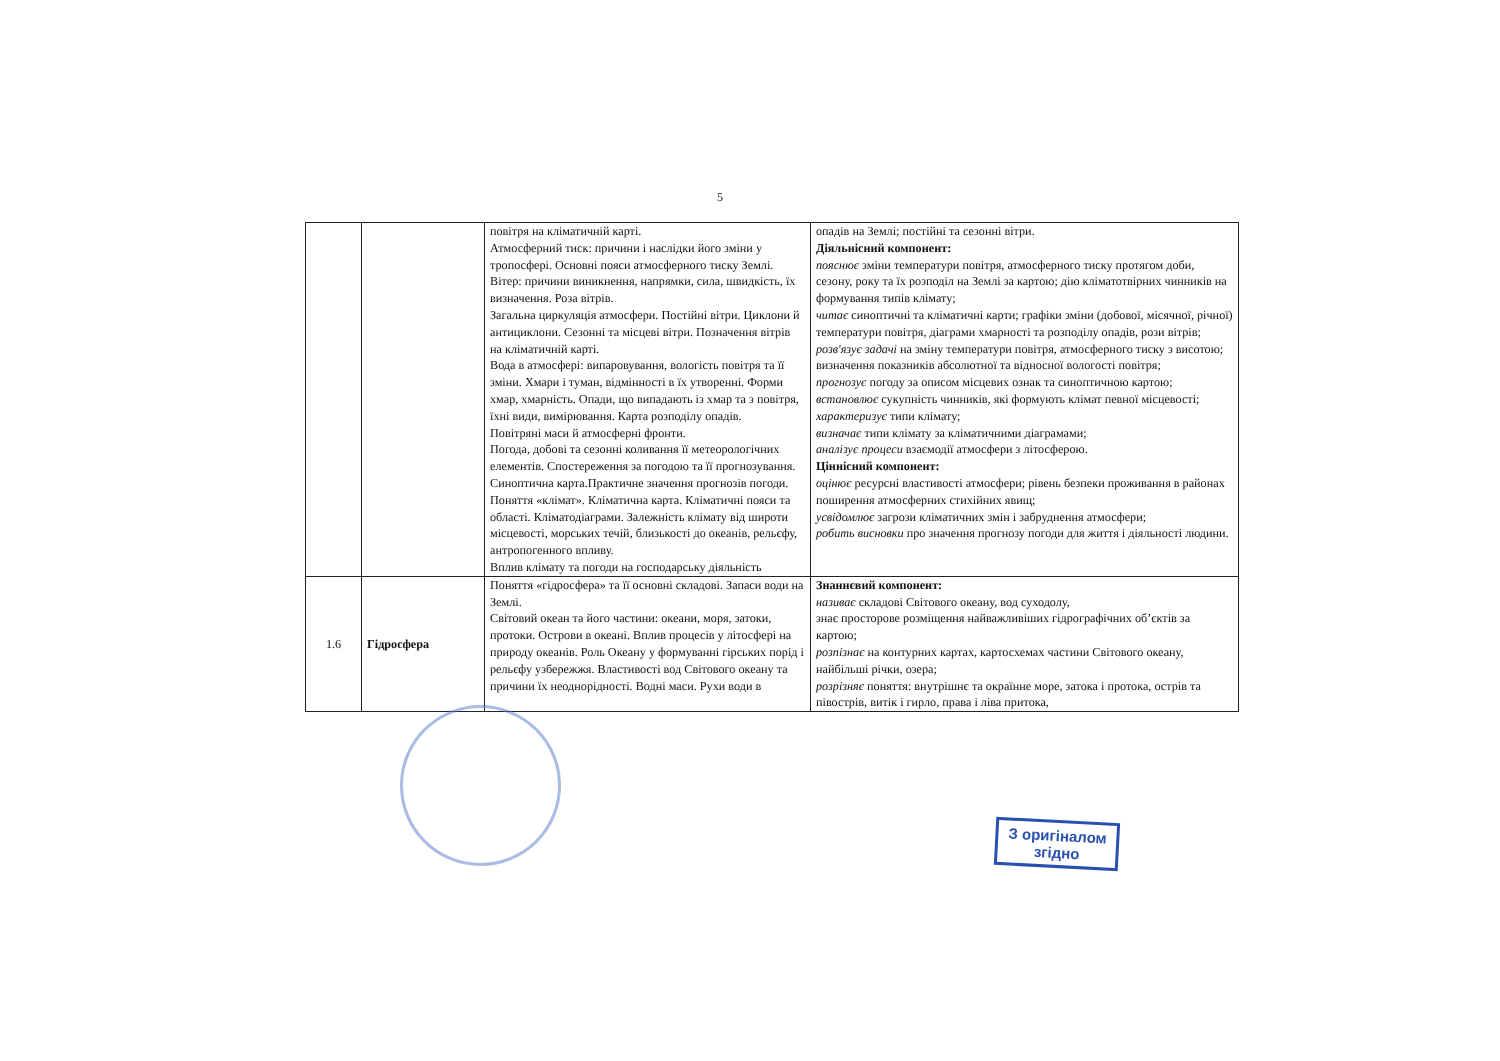5
| | | повітря на кліматичній карті. Атмосферний тиск: причини і наслідки його зміни у тропосфері. Основні пояси атмосферного тиску Землі. Вітер: причини виникнення, напрямки, сила, швидкість, їх визначення. Роза вітрів. Загальна циркуляція атмосфери. Постійні вітри. Циклони й антициклони. Сезонні та місцеві вітри. Позначення вітрів на кліматичній карті. Вода в атмосфері: випаровування, вологість повітря та її зміни. Хмари і туман, відмінності в їх утворенні. Форми хмар, хмарність. Опади, що випадають із хмар та з повітря, їхні види, вимірювання. Карта розподілу опадів. Повітряні маси й атмосферні фронти. Погода, добові та сезонні коливання її метеорологічних елементів. Спостереження за погодою та її прогнозування. Синоптична карта.Практичне значення прогнозів погоди. Поняття «клімат». Кліматична карта. Кліматичні пояси та області. Кліматодіаграми. Залежність клімату від широти місцевості, морських течій, близькості до океанів, рельєфу, антропогенного впливу. Вплив клімату та погоди на господарську діяльність | опадів на Землі; постійні та сезонні вітри. Діяльнісний компонент: пояснює зміни температури повітря, атмосферного тиску протягом доби, сезону, року та їх розподіл на Землі за картою; дію кліматотвірних чинників на формування типів клімату; читає синоптичні та кліматичні карти; графіки зміни (добової, місячної, річної) температури повітря, діаграми хмарності та розподілу опадів, рози вітрів; розв'язує задачі на зміну температури повітря, атмосферного тиску з висотою; визначення показників абсолютної та відносної вологості повітря; прогнозує погоду за описом місцевих ознак та синоптичною картою; встановлює сукупність чинників, які формують клімат певної місцевості; характеризує типи клімату; визначає типи клімату за кліматичними діаграмами; аналізує процеси взаємодії атмосфери з літосферою. Ціннісний компонент: оцінює ресурсні властивості атмосфери; рівень безпеки проживання в районах поширення атмосферних стихійних явищ; усвідомлює загрози кліматичних змін і забруднення атмосфери; робить висновки про значення прогнозу погоди для життя і діяльності людини. |
| 1.6 | Гідросфера | Поняття «гідросфера» та її основні складові. Запаси води на Землі. Світовий океан та його частини: океани, моря, затоки, протоки. Острови в океані. Вплив процесів у літосфері на природу океанів. Роль Океану у формуванні гірських порід і рельєфу узбережжя. Властивості вод Світового океану та причини їх неоднорідності. Водні маси. Рухи води в | Знаннєвий компонент: називає складові Світового океану, вод суходолу, знає просторове розміщення найважливіших гідрографічних об’єктів за картою; розпізнає на контурних картах, картосхемах частини Світового океану, найбільші річки, озера; розрізняє поняття: внутрішнє та окраїнне море, затока і протока, острів та півострів, витік і гирло, права і ліва притока, |
З оригіналом
згідно